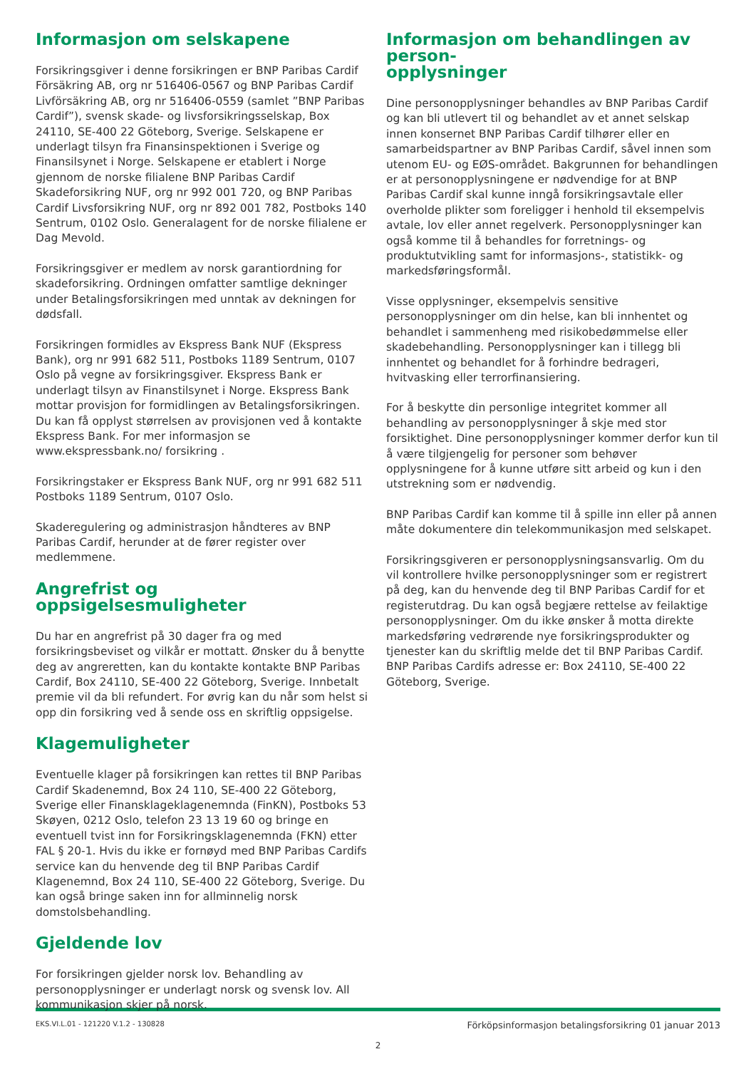Informasjon om selskapene
Forsikringsgiver i denne forsikringen er BNP Paribas Cardif Försäkring AB, org nr 516406-0567 og BNP Paribas Cardif Livförsäkring AB, org nr 516406-0559 (samlet ”BNP Paribas Cardif”), svensk skade- og livsforsikringsselskap, Box 24110, SE-400 22 Göteborg, Sverige. Selskapene er underlagt tilsyn fra Finansinspektionen i Sverige og Finansilsynet i Norge. Selskapene er etablert i Norge gjennom de norske filialene BNP Paribas Cardif Skadeforsikring NUF, org nr 992 001 720, og BNP Paribas Cardif Livsforsikring NUF, org nr 892 001 782, Postboks 140 Sentrum, 0102 Oslo. Generalagent for de norske filialene er Dag Mevold.
Forsikringsgiver er medlem av norsk garantiordning for skadeforsikring. Ordningen omfatter samtlige dekninger under Betalingsforsikringen med unntak av dekningen for dødsfall.
Forsikringen formidles av Ekspress Bank NUF (Ekspress Bank), org nr 991 682 511, Postboks 1189 Sentrum, 0107 Oslo på vegne av forsikringsgiver. Ekspress Bank er underlagt tilsyn av Finanstilsynet i Norge. Ekspress Bank mottar provisjon for formidlingen av Betalingsforsikringen. Du kan få opplyst størrelsen av provisjonen ved å kontakte Ekspress Bank. For mer informasjon se www.ekspressbank.no/ forsikring .
Forsikringstaker er Ekspress Bank NUF, org nr 991 682 511 Postboks 1189 Sentrum, 0107 Oslo.
Skaderegulering og administrasjon håndteres av BNP Paribas Cardif, herunder at de fører register over medlemmene.
Angrefrist og oppsigelsesmuligheter
Du har en angrefrist på 30 dager fra og med forsikringsbeviset og vilkår er mottatt. Ønsker du å benytte deg av angreretten, kan du kontakte kontakte BNP Paribas Cardif, Box 24110, SE-400 22 Göteborg, Sverige. Innbetalt premie vil da bli refundert. For øvrig kan du når som helst si opp din forsikring ved å sende oss en skriftlig oppsigelse.
Klagemuligheter
Eventuelle klager på forsikringen kan rettes til BNP Paribas Cardif Skadenemnd, Box 24 110, SE-400 22 Göteborg, Sverige eller Finansklageklagenemnda (FinKN), Postboks 53 Skøyen, 0212 Oslo, telefon 23 13 19 60 og bringe en eventuell tvist inn for Forsikringsklagenemnda (FKN) etter FAL § 20-1. Hvis du ikke er fornøyd med BNP Paribas Cardifs service kan du henvende deg til BNP Paribas Cardif Klagenemnd, Box 24 110, SE-400 22 Göteborg, Sverige. Du kan også bringe saken inn for allminnelig norsk domstolsbehandling.
Gjeldende lov
For forsikringen gjelder norsk lov. Behandling av personopplysninger er underlagt norsk og svensk lov. All kommunikasjon skjer på norsk.
Informasjon om behandlingen av person-
opplysninger
Dine personopplysninger behandles av BNP Paribas Cardif og kan bli utlevert til og behandlet av et annet selskap innen konsernet BNP Paribas Cardif tilhører eller en samarbeidspartner av BNP Paribas Cardif, såvel innen som utenom EU- og EØS-området. Bakgrunnen for behandlingen er at personopplysningene er nødvendige for at BNP Paribas Cardif skal kunne inngå forsikringsavtale eller overholde plikter som foreligger i henhold til eksempelvis avtale, lov eller annet regelverk. Personopplysninger kan også komme til å behandles for forretnings- og produktutvikling samt for informasjons-, statistikk- og markedsføringsformål.
Visse opplysninger, eksempelvis sensitive personopplysninger om din helse, kan bli innhentet og behandlet i sammenheng med risikobedømmelse eller skadebehandling. Personopplysninger kan i tillegg bli innhentet og behandlet for å forhindre bedrageri, hvitvasking eller terrorfinansiering.
For å beskytte din personlige integritet kommer all behandling av personopplysninger å skje med stor forsiktighet. Dine personopplysninger kommer derfor kun til å være tilgjengelig for personer som behøver opplysningene for å kunne utføre sitt arbeid og kun i den utstrekning som er nødvendig.
BNP Paribas Cardif kan komme til å spille inn eller på annen måte dokumentere din telekommunikasjon med selskapet.
Forsikringsgiveren er personopplysningsansvarlig. Om du vil kontrollere hvilke personopplysninger som er registrert på deg, kan du henvende deg til BNP Paribas Cardif for et registerutdrag. Du kan også begjære rettelse av feilaktige personopplysninger. Om du ikke ønsker å motta direkte markedsføring vedrørende nye forsikringsprodukter og tjenester kan du skriftlig melde det til BNP Paribas Cardif. BNP Paribas Cardifs adresse er: Box 24110, SE-400 22 Göteborg, Sverige.
EKS.VI.L.01 - 121220 V.1.2 - 130828 Förköpsinformasjon betalingsforsikring 01 januar 2013
2